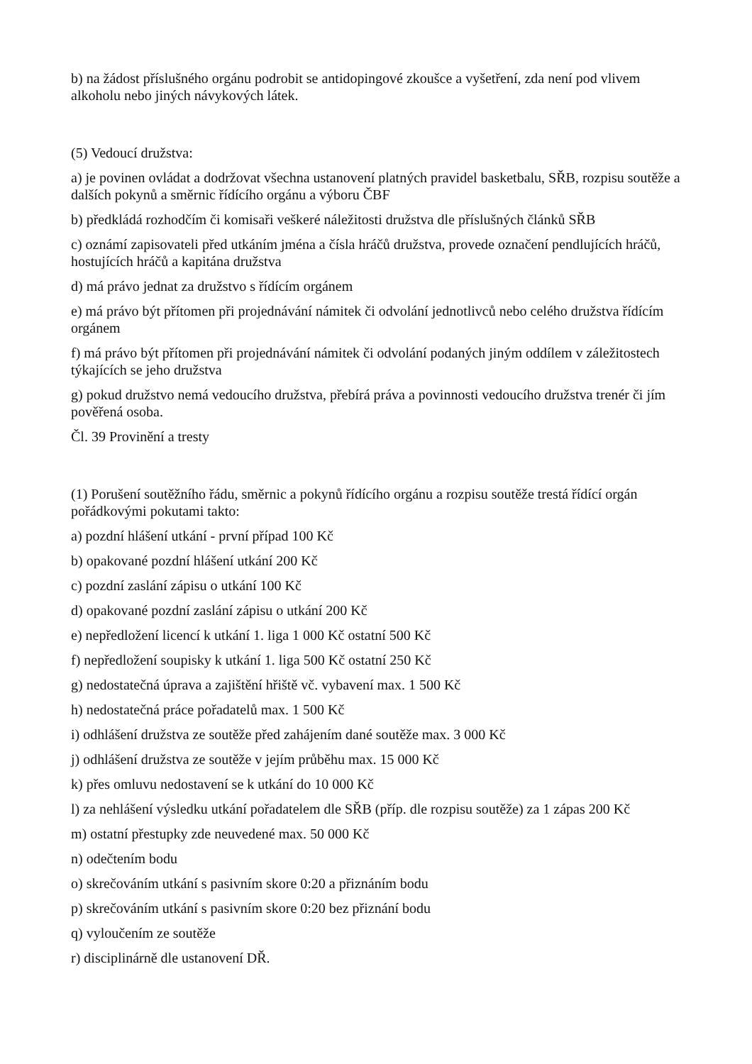b) na žádost příslušného orgánu podrobit se antidopingové zkoušce a vyšetření, zda není pod vlivem alkoholu nebo jiných návykových látek.
(5) Vedoucí družstva:
a) je povinen ovládat a dodržovat všechna ustanovení platných pravidel basketbalu, SŘB, rozpisu soutěže a dalších pokynů a směrnic řídícího orgánu a výboru ČBF
b) předkládá rozhodčím či komisaři veškeré náležitosti družstva dle příslušných článků SŘB
c) oznámí zapisovateli před utkáním jména a čísla hráčů družstva, provede označení pendlujících hráčů, hostujících hráčů a kapitána družstva
d) má právo jednat za družstvo s řídícím orgánem
e) má právo být přítomen při projednávání námitek či odvolání jednotlivců nebo celého družstva řídícím orgánem
f) má právo být přítomen při projednávání námitek či odvolání podaných jiným oddílem v záležitostech týkajících se jeho družstva
g) pokud družstvo nemá vedoucího družstva, přebírá práva a povinnosti vedoucího družstva trenér či jím pověřená osoba.
Čl. 39 Provinění a tresty
(1) Porušení soutěžního řádu, směrnic a pokynů řídícího orgánu a rozpisu soutěže trestá řídící orgán pořádkovými pokutami takto:
a) pozdní hlášení utkání - první případ 100 Kč
b) opakované pozdní hlášení utkání 200 Kč
c) pozdní zaslání zápisu o utkání 100 Kč
d) opakované pozdní zaslání zápisu o utkání 200 Kč
e) nepředložení licencí k utkání 1. liga 1 000 Kč ostatní 500 Kč
f) nepředložení soupisky k utkání 1. liga 500 Kč ostatní 250 Kč
g) nedostatečná úprava a zajištění hřiště vč. vybavení max. 1 500 Kč
h) nedostatečná práce pořadatelů max. 1 500 Kč
i) odhlášení družstva ze soutěže před zahájením dané soutěže max. 3 000 Kč
j) odhlášení družstva ze soutěže v jejím průběhu max. 15 000 Kč
k) přes omluvu nedostavení se k utkání do 10 000 Kč
l) za nehlášení výsledku utkání pořadatelem dle SŘB (příp. dle rozpisu soutěže) za 1 zápas 200 Kč
m) ostatní přestupky zde neuvedené max. 50 000 Kč
n) odečtením bodu
o) skrečováním utkání s pasivním skore 0:20 a přiznáním bodu
p) skrečováním utkání s pasivním skore 0:20 bez přiznání bodu
q) vyloučením ze soutěže
r) disciplinárně dle ustanovení DŘ.